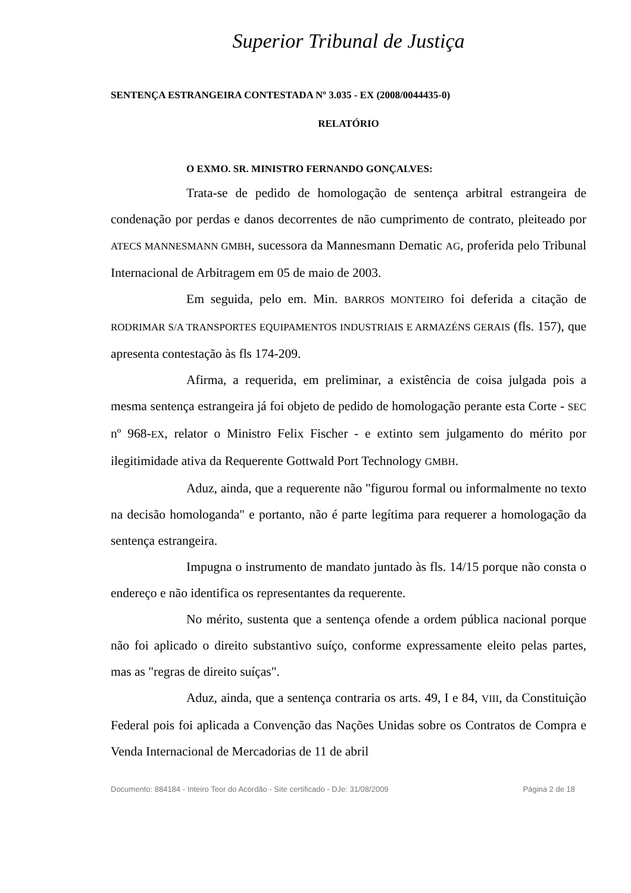Superior Tribunal de Justiça
SENTENÇA ESTRANGEIRA CONTESTADA Nº 3.035 - EX (2008/0044435-0)
RELATÓRIO
O EXMO. SR. MINISTRO FERNANDO GONÇALVES:
Trata-se de pedido de homologação de sentença arbitral estrangeira de condenação por perdas e danos decorrentes de não cumprimento de contrato, pleiteado por ATECS MANNESMANN GMBH, sucessora da Mannesmann Dematic AG, proferida pelo Tribunal Internacional de Arbitragem em 05 de maio de 2003.
Em seguida, pelo em. Min. BARROS MONTEIRO foi deferida a citação de RODRIMAR S/A TRANSPORTES EQUIPAMENTOS INDUSTRIAIS E ARMAZÉNS GERAIS (fls. 157), que apresenta contestação às fls 174-209.
Afirma, a requerida, em preliminar, a existência de coisa julgada pois a mesma sentença estrangeira já foi objeto de pedido de homologação perante esta Corte - SEC nº 968-EX, relator o Ministro Felix Fischer - e extinto sem julgamento do mérito por ilegitimidade ativa da Requerente Gottwald Port Technology GMBH.
Aduz, ainda, que a requerente não "figurou formal ou informalmente no texto na decisão homologanda" e portanto, não é parte legítima para requerer a homologação da sentença estrangeira.
Impugna o instrumento de mandato juntado às fls. 14/15 porque não consta o endereço e não identifica os representantes da requerente.
No mérito, sustenta que a sentença ofende a ordem pública nacional porque não foi aplicado o direito substantivo suíço, conforme expressamente eleito pelas partes, mas as "regras de direito suíças".
Aduz, ainda, que a sentença contraria os arts. 49, I e 84, VIII, da Constituição Federal pois foi aplicada a Convenção das Nações Unidas sobre os Contratos de Compra e Venda Internacional de Mercadorias de 11 de abril
Documento: 884184 - Inteiro Teor do Acórdão - Site certificado - DJe: 31/08/2009 Página 2 de 18